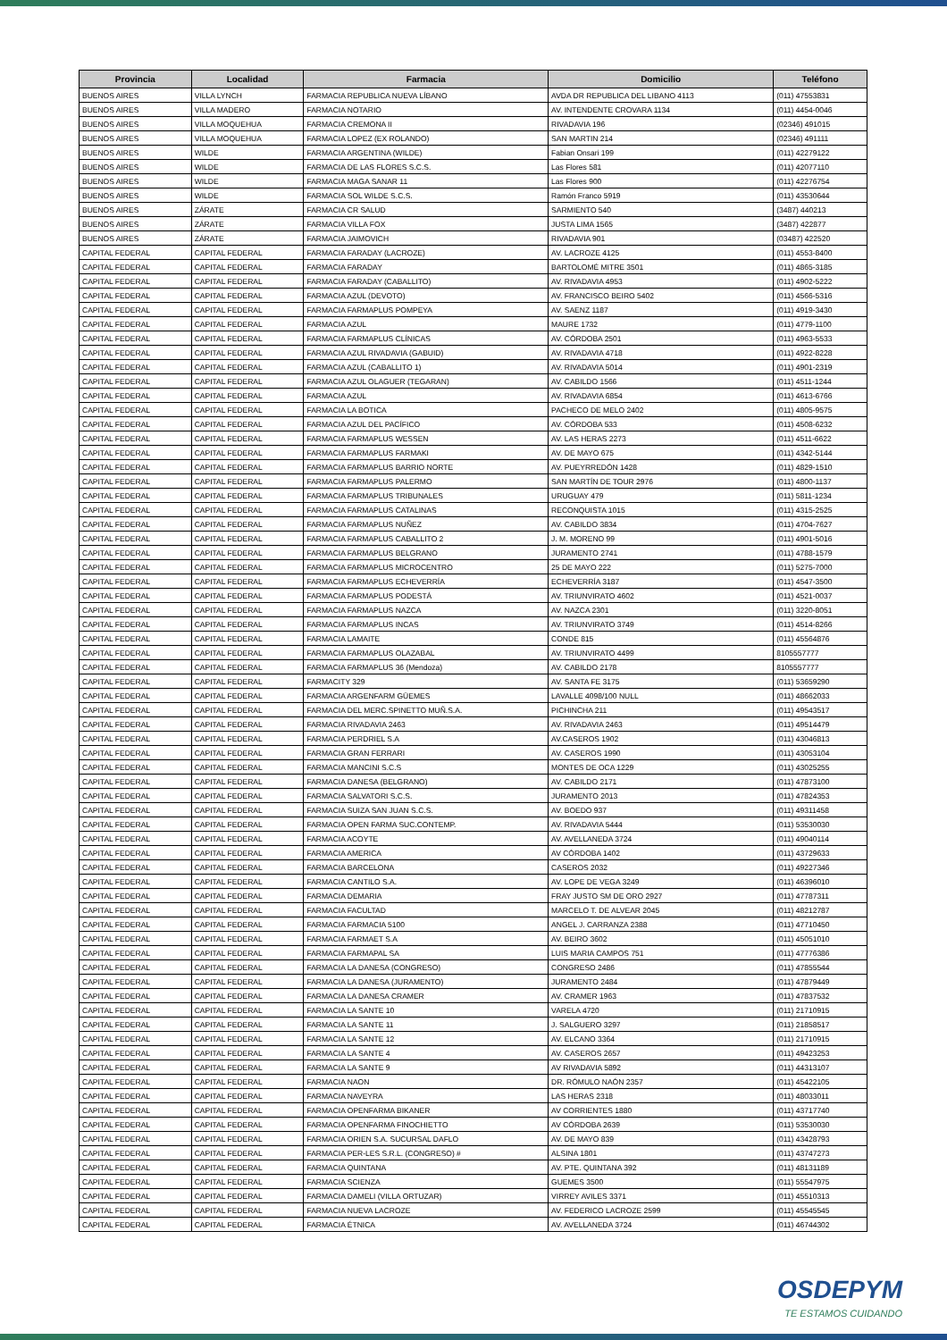| Provincia | Localidad | Farmacia | Domicilio | Teléfono |
| --- | --- | --- | --- | --- |
| BUENOS AIRES | VILLA LYNCH | FARMACIA REPUBLICA NUEVA LÍBANO | AVDA DR REPUBLICA DEL LIBANO 4113 | (011) 47553831 |
| BUENOS AIRES | VILLA MADERO | FARMACIA NOTARIO | AV. INTENDENTE CROVARA 1134 | (011) 4454-0046 |
| BUENOS AIRES | VILLA MOQUEHUA | FARMACIA CREMONA II | RIVADAVIA 196 | (02346) 491015 |
| BUENOS AIRES | VILLA MOQUEHUA | FARMACIA LOPEZ (EX ROLANDO) | SAN MARTIN 214 | (02346) 491111 |
| BUENOS AIRES | WILDE | FARMACIA ARGENTINA (WILDE) | Fabian Onsari 199 | (011) 42279122 |
| BUENOS AIRES | WILDE | FARMACIA DE LAS FLORES S.C.S. | Las Flores 581 | (011) 42077110 |
| BUENOS AIRES | WILDE | FARMACIA MAGA SANAR 11 | Las Flores 900 | (011) 42276754 |
| BUENOS AIRES | WILDE | FARMACIA SOL WILDE S.C.S. | Ramón Franco 5919 | (011) 43530644 |
| BUENOS AIRES | ZÁRATE | FARMACIA CR SALUD | SARMIENTO 540 | (3487) 440213 |
| BUENOS AIRES | ZÁRATE | FARMACIA VILLA FOX | JUSTA LIMA 1565 | (3487) 422877 |
| BUENOS AIRES | ZÁRATE | FARMACIA JAIMOVICH | RIVADAVIA 901 | (03487) 422520 |
| CAPITAL FEDERAL | CAPITAL FEDERAL | FARMACIA FARADAY (LACROZE) | AV. LACROZE 4125 | (011) 4553-8400 |
| CAPITAL FEDERAL | CAPITAL FEDERAL | FARMACIA FARADAY | BARTOLOMÉ MITRE 3501 | (011) 4865-3185 |
| CAPITAL FEDERAL | CAPITAL FEDERAL | FARMACIA FARADAY (CABALLITO) | AV. RIVADAVIA 4953 | (011) 4902-5222 |
| CAPITAL FEDERAL | CAPITAL FEDERAL | FARMACIA AZUL (DEVOTO) | AV. FRANCISCO BEIRO 5402 | (011) 4566-5316 |
| CAPITAL FEDERAL | CAPITAL FEDERAL | FARMACIA FARMAPLUS POMPEYA | AV. SAENZ 1187 | (011) 4919-3430 |
| CAPITAL FEDERAL | CAPITAL FEDERAL | FARMACIA AZUL | MAURE 1732 | (011) 4779-1100 |
| CAPITAL FEDERAL | CAPITAL FEDERAL | FARMACIA FARMAPLUS CLÍNICAS | AV. CÓRDOBA 2501 | (011) 4963-5533 |
| CAPITAL FEDERAL | CAPITAL FEDERAL | FARMACIA AZUL RIVADAVIA (GABUID) | AV. RIVADAVIA 4718 | (011) 4922-8228 |
| CAPITAL FEDERAL | CAPITAL FEDERAL | FARMACIA AZUL (CABALLITO 1) | AV. RIVADAVIA 5014 | (011) 4901-2319 |
| CAPITAL FEDERAL | CAPITAL FEDERAL | FARMACIA AZUL OLAGUER (TEGARAN) | AV. CABILDO 1566 | (011) 4511-1244 |
| CAPITAL FEDERAL | CAPITAL FEDERAL | FARMACIA AZUL | AV. RIVADAVIA 6854 | (011) 4613-6766 |
| CAPITAL FEDERAL | CAPITAL FEDERAL | FARMACIA LA BOTICA | PACHECO DE MELO 2402 | (011) 4805-9575 |
| CAPITAL FEDERAL | CAPITAL FEDERAL | FARMACIA AZUL DEL PACÍFICO | AV. CÓRDOBA 533 | (011) 4508-6232 |
| CAPITAL FEDERAL | CAPITAL FEDERAL | FARMACIA FARMAPLUS WESSEN | AV. LAS HERAS 2273 | (011) 4511-6622 |
| CAPITAL FEDERAL | CAPITAL FEDERAL | FARMACIA FARMAPLUS FARMAKI | AV. DE MAYO 675 | (011) 4342-5144 |
| CAPITAL FEDERAL | CAPITAL FEDERAL | FARMACIA FARMAPLUS BARRIO NORTE | AV. PUEYRREDÓN 1428 | (011) 4829-1510 |
| CAPITAL FEDERAL | CAPITAL FEDERAL | FARMACIA FARMAPLUS PALERMO | SAN MARTÍN DE TOUR 2976 | (011) 4800-1137 |
| CAPITAL FEDERAL | CAPITAL FEDERAL | FARMACIA FARMAPLUS TRIBUNALES | URUGUAY 479 | (011) 5811-1234 |
| CAPITAL FEDERAL | CAPITAL FEDERAL | FARMACIA FARMAPLUS CATALINAS | RECONQUISTA 1015 | (011) 4315-2525 |
| CAPITAL FEDERAL | CAPITAL FEDERAL | FARMACIA FARMAPLUS NUÑEZ | AV. CABILDO 3834 | (011) 4704-7627 |
| CAPITAL FEDERAL | CAPITAL FEDERAL | FARMACIA FARMAPLUS CABALLITO 2 | J. M. MORENO 99 | (011) 4901-5016 |
| CAPITAL FEDERAL | CAPITAL FEDERAL | FARMACIA FARMAPLUS BELGRANO | JURAMENTO 2741 | (011) 4788-1579 |
| CAPITAL FEDERAL | CAPITAL FEDERAL | FARMACIA FARMAPLUS MICROCENTRO | 25 DE MAYO 222 | (011) 5275-7000 |
| CAPITAL FEDERAL | CAPITAL FEDERAL | FARMACIA FARMAPLUS ECHEVERRÍA | ECHEVERRÍA 3187 | (011) 4547-3500 |
| CAPITAL FEDERAL | CAPITAL FEDERAL | FARMACIA FARMAPLUS PODESTÁ | AV. TRIUNVIRATO 4602 | (011) 4521-0037 |
| CAPITAL FEDERAL | CAPITAL FEDERAL | FARMACIA FARMAPLUS NAZCA | AV. NAZCA 2301 | (011) 3220-8051 |
| CAPITAL FEDERAL | CAPITAL FEDERAL | FARMACIA FARMAPLUS INCAS | AV. TRIUNVIRATO 3749 | (011) 4514-8266 |
| CAPITAL FEDERAL | CAPITAL FEDERAL | FARMACIA LAMAITE | CONDE 815 | (011) 45564876 |
| CAPITAL FEDERAL | CAPITAL FEDERAL | FARMACIA FARMAPLUS OLAZABAL | AV. TRIUNVIRATO 4499 | 8105557777 |
| CAPITAL FEDERAL | CAPITAL FEDERAL | FARMACIA FARMAPLUS 36 (Mendoza) | AV. CABILDO 2178 | 8105557777 |
| CAPITAL FEDERAL | CAPITAL FEDERAL | FARMACITY 329 | AV. SANTA FE 3175 | (011) 53659290 |
| CAPITAL FEDERAL | CAPITAL FEDERAL | FARMACIA ARGENFARM GÜEMES | LAVALLE 4098/100 NULL | (011) 48662033 |
| CAPITAL FEDERAL | CAPITAL FEDERAL | FARMACIA DEL MERC.SPINETTO MUÑ.S.A. | PICHINCHA 211 | (011) 49543517 |
| CAPITAL FEDERAL | CAPITAL FEDERAL | FARMACIA RIVADAVIA 2463 | AV. RIVADAVIA 2463 | (011) 49514479 |
| CAPITAL FEDERAL | CAPITAL FEDERAL | FARMACIA PERDRIEL S.A | AV.CASEROS 1902 | (011) 43046813 |
| CAPITAL FEDERAL | CAPITAL FEDERAL | FARMACIA GRAN FERRARI | AV. CASEROS 1990 | (011) 43053104 |
| CAPITAL FEDERAL | CAPITAL FEDERAL | FARMACIA MANCINI S.C.S | MONTES DE OCA 1229 | (011) 43025255 |
| CAPITAL FEDERAL | CAPITAL FEDERAL | FARMACIA DANESA (BELGRANO) | AV. CABILDO 2171 | (011) 47873100 |
| CAPITAL FEDERAL | CAPITAL FEDERAL | FARMACIA SALVATORI S.C.S. | JURAMENTO 2013 | (011) 47824353 |
| CAPITAL FEDERAL | CAPITAL FEDERAL | FARMACIA SUIZA SAN JUAN S.C.S. | AV. BOEDO 937 | (011) 49311458 |
| CAPITAL FEDERAL | CAPITAL FEDERAL | FARMACIA OPEN FARMA SUC.CONTEMP. | AV. RIVADAVIA 5444 | (011) 53530030 |
| CAPITAL FEDERAL | CAPITAL FEDERAL | FARMACIA ACOYTE | AV. AVELLANEDA 3724 | (011) 49040114 |
| CAPITAL FEDERAL | CAPITAL FEDERAL | FARMACIA AMERICA | AV CÓRDOBA 1402 | (011) 43729633 |
| CAPITAL FEDERAL | CAPITAL FEDERAL | FARMACIA BARCELONA | CASEROS 2032 | (011) 49227346 |
| CAPITAL FEDERAL | CAPITAL FEDERAL | FARMACIA CANTILO S.A. | AV. LOPE DE VEGA 3249 | (011) 46396010 |
| CAPITAL FEDERAL | CAPITAL FEDERAL | FARMACIA DEMARIA | FRAY JUSTO SM DE ORO 2927 | (011) 47787311 |
| CAPITAL FEDERAL | CAPITAL FEDERAL | FARMACIA FACULTAD | MARCELO T. DE ALVEAR 2045 | (011) 48212787 |
| CAPITAL FEDERAL | CAPITAL FEDERAL | FARMACIA FARMACIA 5100 | ANGEL J. CARRANZA 2388 | (011) 47710450 |
| CAPITAL FEDERAL | CAPITAL FEDERAL | FARMACIA FARMAET S.A | AV. BEIRO 3602 | (011) 45051010 |
| CAPITAL FEDERAL | CAPITAL FEDERAL | FARMACIA FARMAPAL SA | LUIS MARIA CAMPOS 751 | (011) 47776386 |
| CAPITAL FEDERAL | CAPITAL FEDERAL | FARMACIA LA DANESA (CONGRESO) | CONGRESO 2486 | (011) 47855544 |
| CAPITAL FEDERAL | CAPITAL FEDERAL | FARMACIA LA DANESA (JURAMENTO) | JURAMENTO 2484 | (011) 47879449 |
| CAPITAL FEDERAL | CAPITAL FEDERAL | FARMACIA LA DANESA CRAMER | AV. CRAMER 1963 | (011) 47837532 |
| CAPITAL FEDERAL | CAPITAL FEDERAL | FARMACIA LA SANTE 10 | VARELA 4720 | (011) 21710915 |
| CAPITAL FEDERAL | CAPITAL FEDERAL | FARMACIA LA SANTE 11 | J. SALGUERO 3297 | (011) 21858517 |
| CAPITAL FEDERAL | CAPITAL FEDERAL | FARMACIA LA SANTE 12 | AV. ELCANO 3364 | (011) 21710915 |
| CAPITAL FEDERAL | CAPITAL FEDERAL | FARMACIA LA SANTE 4 | AV. CASEROS 2657 | (011) 49423253 |
| CAPITAL FEDERAL | CAPITAL FEDERAL | FARMACIA LA SANTE 9 | AV RIVADAVIA 5892 | (011) 44313107 |
| CAPITAL FEDERAL | CAPITAL FEDERAL | FARMACIA NAON | DR. RÓMULO NAÓN 2357 | (011) 45422105 |
| CAPITAL FEDERAL | CAPITAL FEDERAL | FARMACIA NAVEYRA | LAS HERAS 2318 | (011) 48033011 |
| CAPITAL FEDERAL | CAPITAL FEDERAL | FARMACIA OPENFARMA BIKANER | AV CORRIENTES 1880 | (011) 43717740 |
| CAPITAL FEDERAL | CAPITAL FEDERAL | FARMACIA OPENFARMA FINOCHIETTO | AV CÓRDOBA 2639 | (011) 53530030 |
| CAPITAL FEDERAL | CAPITAL FEDERAL | FARMACIA ORIEN S.A. SUCURSAL DAFLO | AV. DE MAYO 839 | (011) 43428793 |
| CAPITAL FEDERAL | CAPITAL FEDERAL | FARMACIA PER-LES S.R.L. (CONGRESO) # | ALSINA 1801 | (011) 43747273 |
| CAPITAL FEDERAL | CAPITAL FEDERAL | FARMACIA QUINTANA | AV. PTE. QUINTANA 392 | (011) 48131189 |
| CAPITAL FEDERAL | CAPITAL FEDERAL | FARMACIA SCIENZA | GUEMES 3500 | (011) 55547975 |
| CAPITAL FEDERAL | CAPITAL FEDERAL | FARMACIA DAMELI (VILLA ORTUZAR) | VIRREY AVILES 3371 | (011) 45510313 |
| CAPITAL FEDERAL | CAPITAL FEDERAL | FARMACIA NUEVA LACROZE | AV. FEDERICO LACROZE 2599 | (011) 45545545 |
| CAPITAL FEDERAL | CAPITAL FEDERAL | FARMACIA ÉTNICA | AV. AVELLANEDA 3724 | (011) 46744302 |
OSDEPYM
TE ESTAMOS CUIDANDO